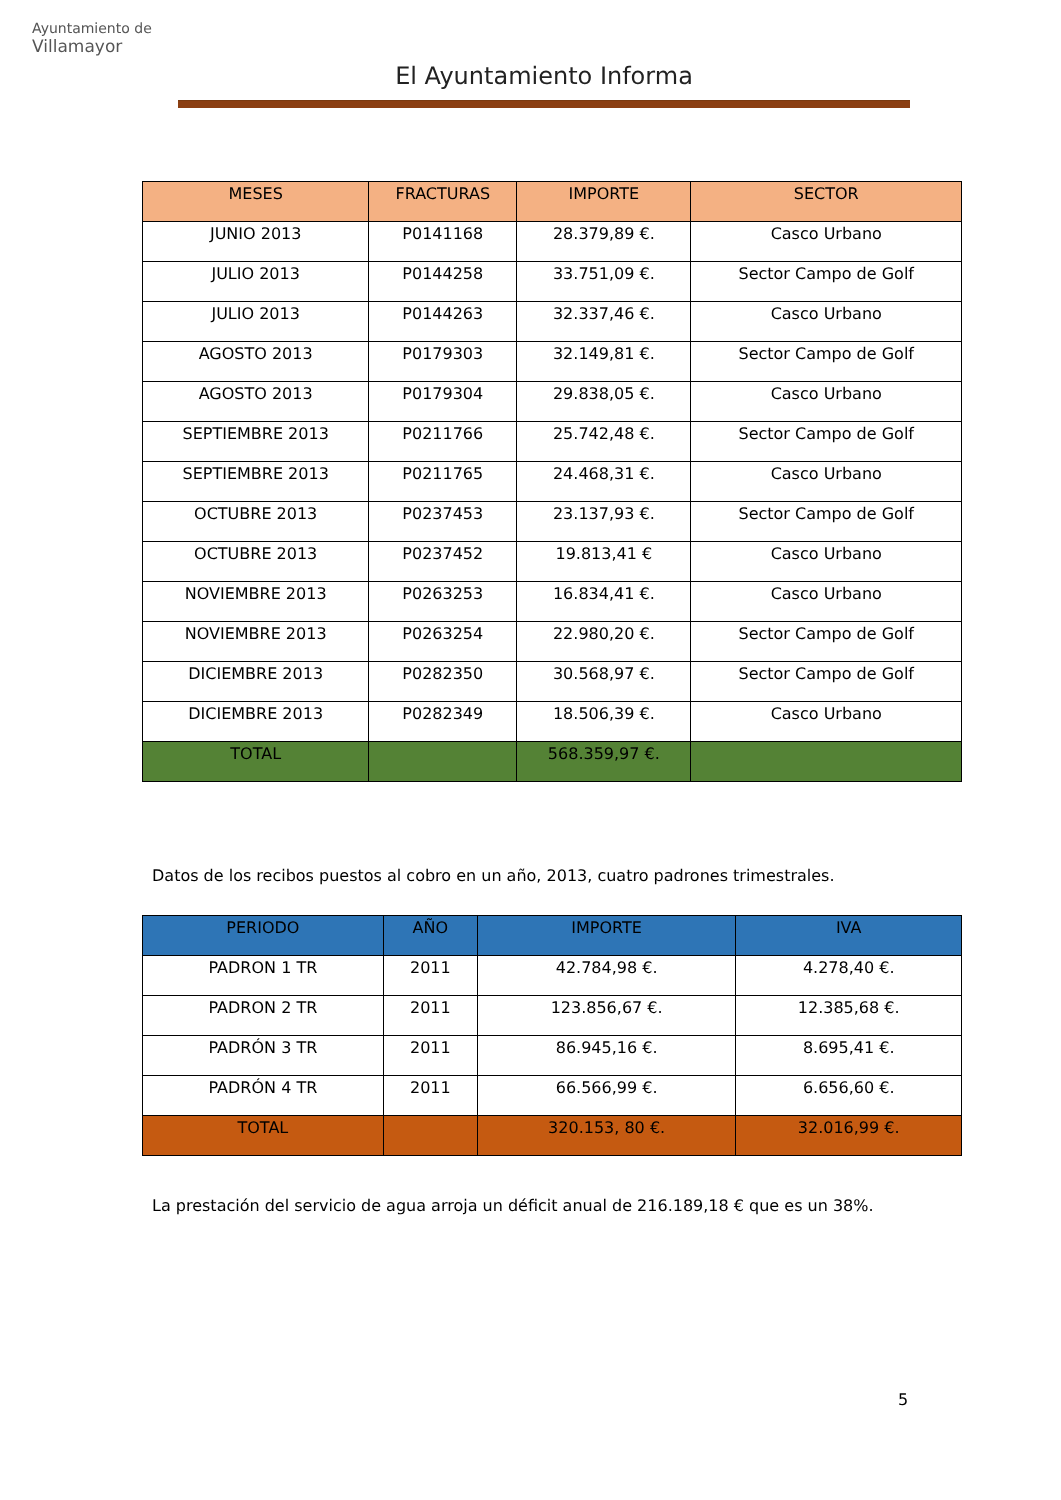Ayuntamiento de
Villamayor
El Ayuntamiento Informa
| MESES | FRACTURAS | IMPORTE | SECTOR |
| --- | --- | --- | --- |
| JUNIO 2013 | P0141168 | 28.379,89 €. | Casco Urbano |
| JULIO 2013 | P0144258 | 33.751,09 €. | Sector Campo de Golf |
| JULIO 2013 | P0144263 | 32.337,46 €. | Casco Urbano |
| AGOSTO 2013 | P0179303 | 32.149,81 €. | Sector Campo de Golf |
| AGOSTO 2013 | P0179304 | 29.838,05 €. | Casco Urbano |
| SEPTIEMBRE 2013 | P0211766 | 25.742,48 €. | Sector Campo de Golf |
| SEPTIEMBRE 2013 | P0211765 | 24.468,31 €. | Casco Urbano |
| OCTUBRE 2013 | P0237453 | 23.137,93 €. | Sector Campo de Golf |
| OCTUBRE 2013 | P0237452 | 19.813,41 € | Casco Urbano |
| NOVIEMBRE 2013 | P0263253 | 16.834,41 €. | Casco Urbano |
| NOVIEMBRE 2013 | P0263254 | 22.980,20 €. | Sector Campo de Golf |
| DICIEMBRE 2013 | P0282350 | 30.568,97 €. | Sector Campo de Golf |
| DICIEMBRE 2013 | P0282349 | 18.506,39 €. | Casco Urbano |
| TOTAL | | 568.359,97 €. | |
Datos de los recibos puestos al cobro en un año, 2013, cuatro padrones trimestrales.
| PERIODO | AÑO | IMPORTE | IVA |
| --- | --- | --- | --- |
| PADRON 1 TR | 2011 | 42.784,98 €. | 4.278,40 €. |
| PADRON 2 TR | 2011 | 123.856,67 €. | 12.385,68 €. |
| PADRÓN 3 TR | 2011 | 86.945,16 €. | 8.695,41 €. |
| PADRÓN 4 TR | 2011 | 66.566,99 €. | 6.656,60 €. |
| TOTAL | | 320.153, 80 €. | 32.016,99 €. |
La prestación del servicio de agua arroja un déficit anual de 216.189,18 € que es un 38%.
5